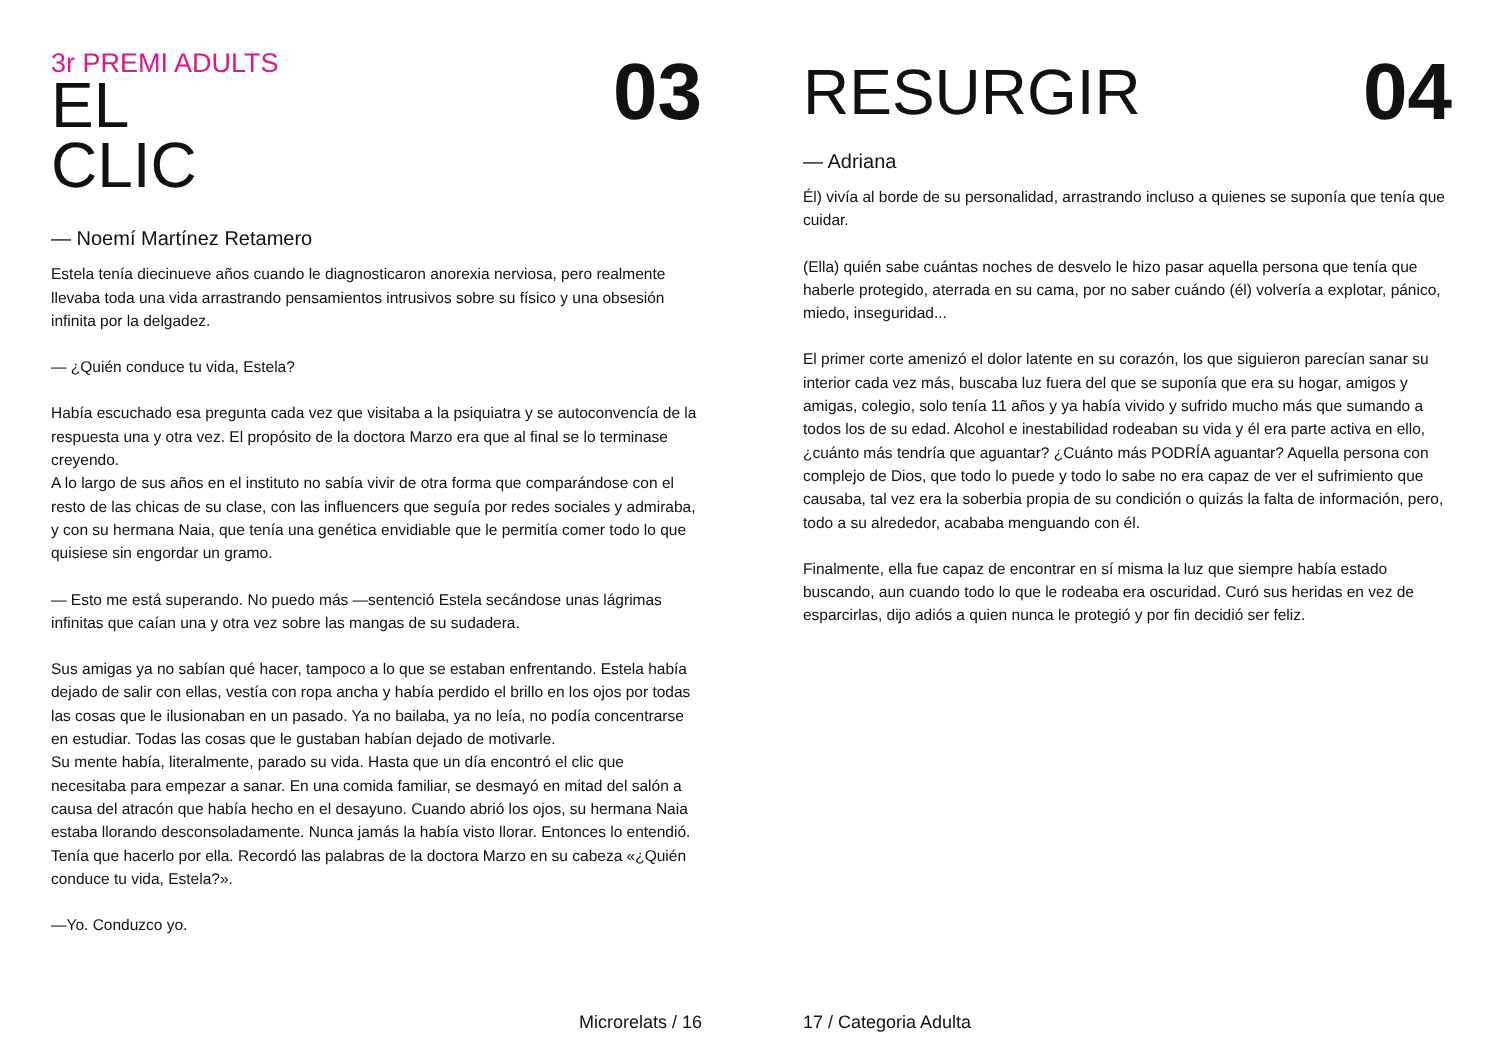3r PREMI ADULTS
EL
CLIC
03
— Noemí Martínez Retamero
Estela tenía diecinueve años cuando le diagnosticaron anorexia nerviosa, pero realmente llevaba toda una vida arrastrando pensamientos intrusivos sobre su físico y una obsesión infinita por la delgadez.
— ¿Quién conduce tu vida, Estela?
Había escuchado esa pregunta cada vez que visitaba a la psiquiatra y se autoconvencía de la respuesta una y otra vez. El propósito de la doctora Marzo era que al final se lo terminase creyendo.
A lo largo de sus años en el instituto no sabía vivir de otra forma que comparándose con el resto de las chicas de su clase, con las influencers que seguía por redes sociales y admiraba, y con su hermana Naia, que tenía una genética envidiable que le permitía comer todo lo que quisiese sin engordar un gramo.
— Esto me está superando. No puedo más —sentenció Estela secándose unas lágrimas infinitas que caían una y otra vez sobre las mangas de su sudadera.
Sus amigas ya no sabían qué hacer, tampoco a lo que se estaban enfrentando. Estela había dejado de salir con ellas, vestía con ropa ancha y había perdido el brillo en los ojos por todas las cosas que le ilusionaban en un pasado. Ya no bailaba, ya no leía, no podía concentrarse en estudiar. Todas las cosas que le gustaban habían dejado de motivarle.
Su mente había, literalmente, parado su vida. Hasta que un día encontró el clic que necesitaba para empezar a sanar. En una comida familiar, se desmayó en mitad del salón a causa del atracón que había hecho en el desayuno. Cuando abrió los ojos, su hermana Naia estaba llorando desconsoladamente. Nunca jamás la había visto llorar. Entonces lo entendió. Tenía que hacerlo por ella. Recordó las palabras de la doctora Marzo en su cabeza «¿Quién conduce tu vida, Estela?».
—Yo. Conduzco yo.
Microrelats / 16
RESURGIR
04
— Adriana
Él) vivía al borde de su personalidad, arrastrando incluso a quienes se suponía que tenía que cuidar.
(Ella) quién sabe cuántas noches de desvelo le hizo pasar aquella persona que tenía que haberle protegido, aterrada en su cama, por no saber cuándo (él) volvería a explotar, pánico, miedo, inseguridad...
El primer corte amenizó el dolor latente en su corazón, los que siguieron parecían sanar su interior cada vez más, buscaba luz fuera del que se suponía que era su hogar, amigos y amigas, colegio, solo tenía 11 años y ya había vivido y sufrido mucho más que sumando a todos los de su edad. Alcohol e inestabilidad rodeaban su vida y él era parte activa en ello, ¿cuánto más tendría que aguantar? ¿Cuánto más PODRÍA aguantar? Aquella persona con complejo de Dios, que todo lo puede y todo lo sabe no era capaz de ver el sufrimiento que causaba, tal vez era la soberbia propia de su condición o quizás la falta de información, pero, todo a su alrededor, acababa menguando con él.
Finalmente, ella fue capaz de encontrar en sí misma la luz que siempre había estado buscando, aun cuando todo lo que le rodeaba era oscuridad. Curó sus heridas en vez de esparcirlas, dijo adiós a quien nunca le protegió y por fin decidió ser feliz.
17 / Categoria Adulta